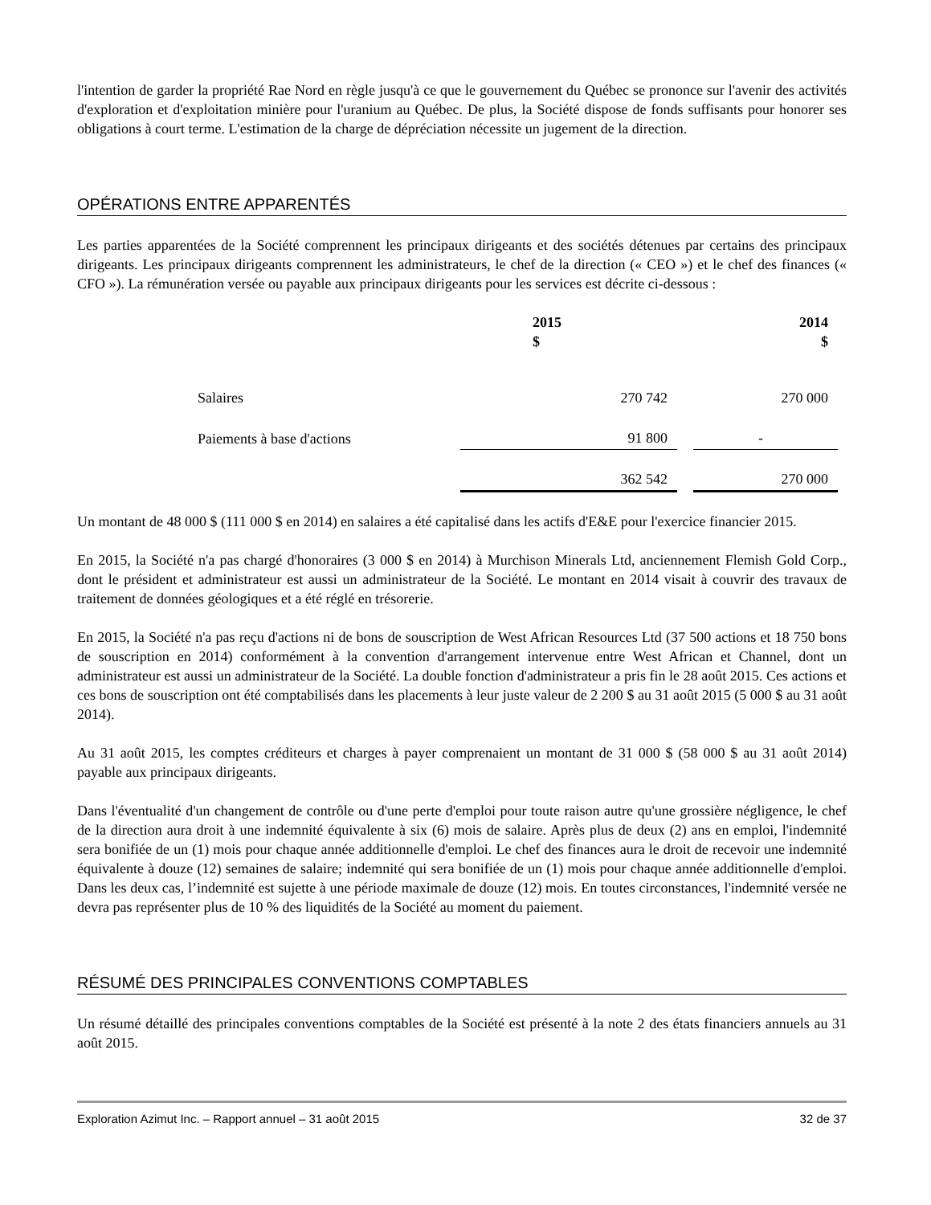l'intention de garder la propriété Rae Nord en règle jusqu'à ce que le gouvernement du Québec se prononce sur l'avenir des activités d'exploration et d'exploitation minière pour l'uranium au Québec. De plus, la Société dispose de fonds suffisants pour honorer ses obligations à court terme. L'estimation de la charge de dépréciation nécessite un jugement de la direction.
OPÉRATIONS ENTRE APPARENTÉS
Les parties apparentées de la Société comprennent les principaux dirigeants et des sociétés détenues par certains des principaux dirigeants. Les principaux dirigeants comprennent les administrateurs, le chef de la direction (« CEO ») et le chef des finances (« CFO »). La rémunération versée ou payable aux principaux dirigeants pour les services est décrite ci-dessous :
| | 2015 $ | | 2014 $ |
| --- | --- | --- | --- |
| Salaires | 270 742 | | 270 000 |
| Paiements à base d'actions | 91 800 | | - |
| | 362 542 | | 270 000 |
Un montant de 48 000 $ (111 000 $ en 2014) en salaires a été capitalisé dans les actifs d'E&E pour l'exercice financier 2015.
En 2015, la Société n'a pas chargé d'honoraires (3 000 $ en 2014) à Murchison Minerals Ltd, anciennement Flemish Gold Corp., dont le président et administrateur est aussi un administrateur de la Société. Le montant en 2014 visait à couvrir des travaux de traitement de données géologiques et a été réglé en trésorerie.
En 2015, la Société n'a pas reçu d'actions ni de bons de souscription de West African Resources Ltd (37 500 actions et 18 750 bons de souscription en 2014) conformément à la convention d'arrangement intervenue entre West African et Channel, dont un administrateur est aussi un administrateur de la Société. La double fonction d'administrateur a pris fin le 28 août 2015. Ces actions et ces bons de souscription ont été comptabilisés dans les placements à leur juste valeur de 2 200 $ au 31 août 2015 (5 000 $ au 31 août 2014).
Au 31 août 2015, les comptes créditeurs et charges à payer comprenaient un montant de 31 000 $ (58 000 $ au 31 août 2014) payable aux principaux dirigeants.
Dans l'éventualité d'un changement de contrôle ou d'une perte d'emploi pour toute raison autre qu'une grossière négligence, le chef de la direction aura droit à une indemnité équivalente à six (6) mois de salaire. Après plus de deux (2) ans en emploi, l'indemnité sera bonifiée de un (1) mois pour chaque année additionnelle d'emploi. Le chef des finances aura le droit de recevoir une indemnité équivalente à douze (12) semaines de salaire; indemnité qui sera bonifiée de un (1) mois pour chaque année additionnelle d'emploi. Dans les deux cas, l’indemnité est sujette à une période maximale de douze (12) mois. En toutes circonstances, l'indemnité versée ne devra pas représenter plus de 10 % des liquidités de la Société au moment du paiement.
RÉSUMÉ DES PRINCIPALES CONVENTIONS COMPTABLES
Un résumé détaillé des principales conventions comptables de la Société est présenté à la note 2 des états financiers annuels au 31 août 2015.
Exploration Azimut Inc. – Rapport annuel – 31 août 2015 32 de 37